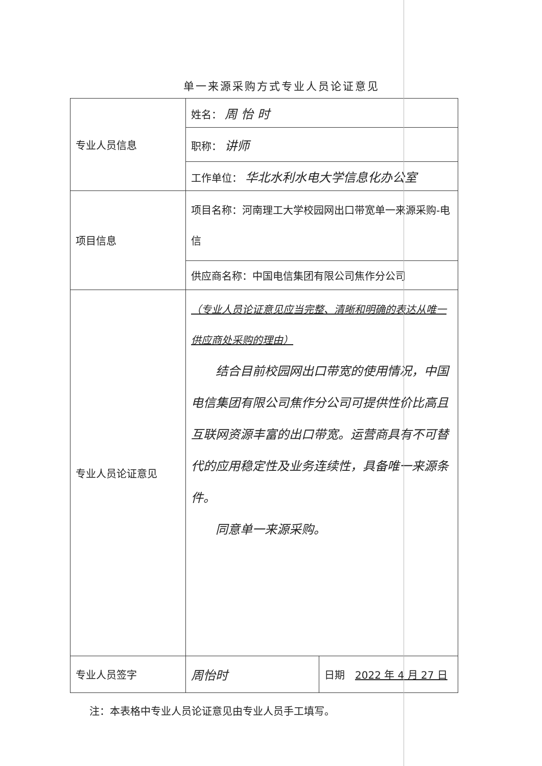单一来源采购方式专业人员论证意见
| 专业人员信息 | 姓名： 周 怡 时 | |
| | 职称： 讲师 | |
| | 工作单位： 华北水利水电大学信息化办公室 | |
| 项目信息 | 项目名称：河南理工大学校园网出口带宽单一来源采购-电信 | |
| | 供应商名称：中国电信集团有限公司焦作分公司 | |
| 专业人员论证意见 | （专业人员论证意见应当完整、清晰和明确的表达从唯一供应商处采购的理由） 结合目前校园网出口带宽的使用情况，中国电信集团有限公司焦作分公司可提供性价比高且互联网资源丰富的出口带宽。运营商具有不可替代的应用稳定性及业务连续性，具备唯一来源条件。 同意单一来源采购。 | |
| 专业人员签字 | 周怡时 | 日期 2022 年 4 月 27 日 |
注：本表格中专业人员论证意见由专业人员手工填写。